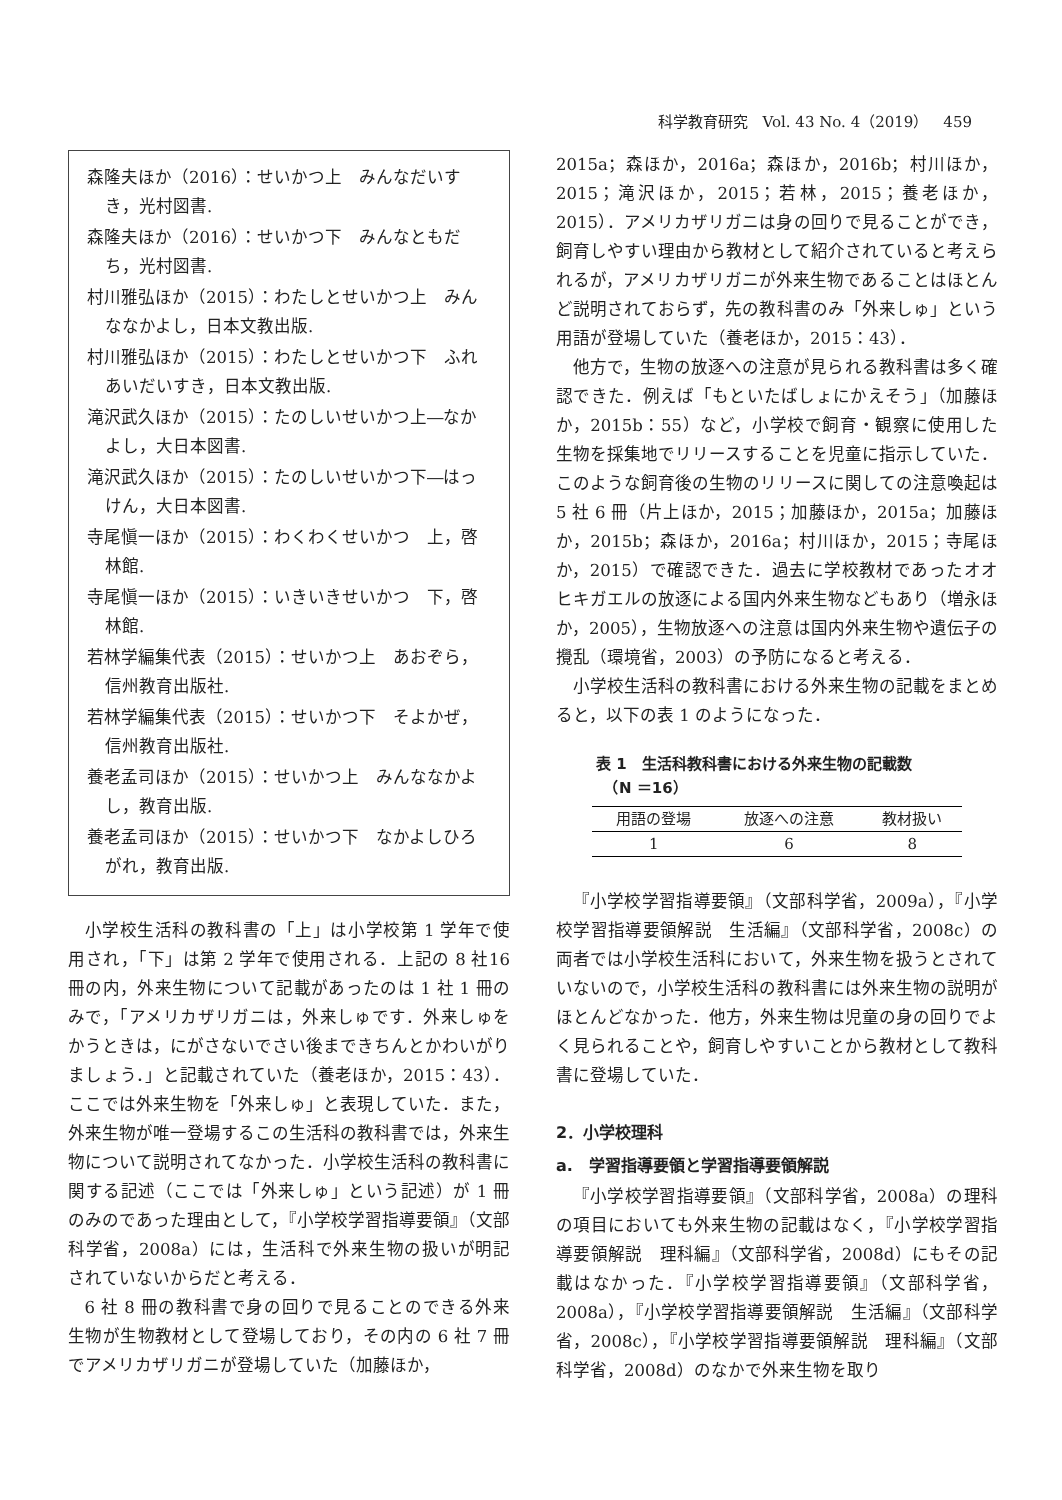科学教育研究　Vol. 43 No. 4（2019）　459
森隆夫ほか（2016）：せいかつ上　みんなだいすき，光村図書.
森隆夫ほか（2016）：せいかつ下　みんなともだち，光村図書.
村川雅弘ほか（2015）：わたしとせいかつ上　みんななかよし，日本文教出版.
村川雅弘ほか（2015）：わたしとせいかつ下　ふれあいだいすき，日本文教出版.
滝沢武久ほか（2015）：たのしいせいかつ上―なかよし，大日本図書.
滝沢武久ほか（2015）：たのしいせいかつ下―はっけん，大日本図書.
寺尾愼一ほか（2015）：わくわくせいかつ　上，啓林館.
寺尾愼一ほか（2015）：いきいきせいかつ　下，啓林館.
若林学編集代表（2015）：せいかつ上　あおぞら，信州教育出版社.
若林学編集代表（2015）：せいかつ下　そよかぜ，信州教育出版社.
養老孟司ほか（2015）：せいかつ上　みんななかよし，教育出版.
養老孟司ほか（2015）：せいかつ下　なかよしひろがれ，教育出版.
小学校生活科の教科書の「上」は小学校第 1 学年で使用され，「下」は第 2 学年で使用される．上記の 8 社16冊の内，外来生物について記載があったのは 1 社 1 冊のみで，「アメリカザリガニは，外来しゅです．外来しゅをかうときは，にがさないでさい後まできちんとかわいがりましょう．」と記載されていた（養老ほか，2015：43）．ここでは外来生物を「外来しゅ」と表現していた．また，外来生物が唯一登場するこの生活科の教科書では，外来生物について説明されてなかった．小学校生活科の教科書に関する記述（ここでは「外来しゅ」という記述）が 1 冊のみのであった理由として，『小学校学習指導要領』（文部科学省，2008a）には，生活科で外来生物の扱いが明記されていないからだと考える．
6 社 8 冊の教科書で身の回りで見ることのできる外来生物が生物教材として登場しており，その内の 6 社 7 冊でアメリカザリガニが登場していた（加藤ほか，
2015a；森ほか，2016a；森ほか，2016b；村川ほか，2015；滝沢ほか，2015；若林，2015；養老ほか，2015）．アメリカザリガニは身の回りで見ることができ，飼育しやすい理由から教材として紹介されていると考えられるが，アメリカザリガニが外来生物であることはほとんど説明されておらず，先の教科書のみ「外来しゅ」という用語が登場していた（養老ほか，2015：43）．
他方で，生物の放逐への注意が見られる教科書は多く確認できた．例えば「もといたばしょにかえそう」（加藤ほか，2015b：55）など，小学校で飼育・観察に使用した生物を採集地でリリースすることを児童に指示していた．このような飼育後の生物のリリースに関しての注意喚起は 5 社 6 冊（片上ほか，2015；加藤ほか，2015a；加藤ほか，2015b；森ほか，2016a；村川ほか，2015；寺尾ほか，2015）で確認できた．過去に学校教材であったオオヒキガエルの放逐による国内外来生物などもあり（増永ほか，2005），生物放逐への注意は国内外来生物や遺伝子の攪乱（環境省，2003）の予防になると考える．
小学校生活科の教科書における外来生物の記載をまとめると，以下の表 1 のようになった．
表 1　生活科教科書における外来生物の記載数
　（N ＝16）
| 用語の登場 | 放逐への注意 | 教材扱い |
| --- | --- | --- |
| 1 | 6 | 8 |
『小学校学習指導要領』（文部科学省，2009a），『小学校学習指導要領解説　生活編』（文部科学省，2008c）の両者では小学校生活科において，外来生物を扱うとされていないので，小学校生活科の教科書には外来生物の説明がほとんどなかった．他方，外来生物は児童の身の回りでよく見られることや，飼育しやすいことから教材として教科書に登場していた．
2．小学校理科
a.　学習指導要領と学習指導要領解説
『小学校学習指導要領』（文部科学省，2008a）の理科の項目においても外来生物の記載はなく，『小学校学習指導要領解説　理科編』（文部科学省，2008d）にもその記載はなかった．『小学校学習指導要領』（文部科学省，2008a），『小学校学習指導要領解説　生活編』（文部科学省，2008c），『小学校学習指導要領解説　理科編』（文部科学省，2008d）のなかで外来生物を取り